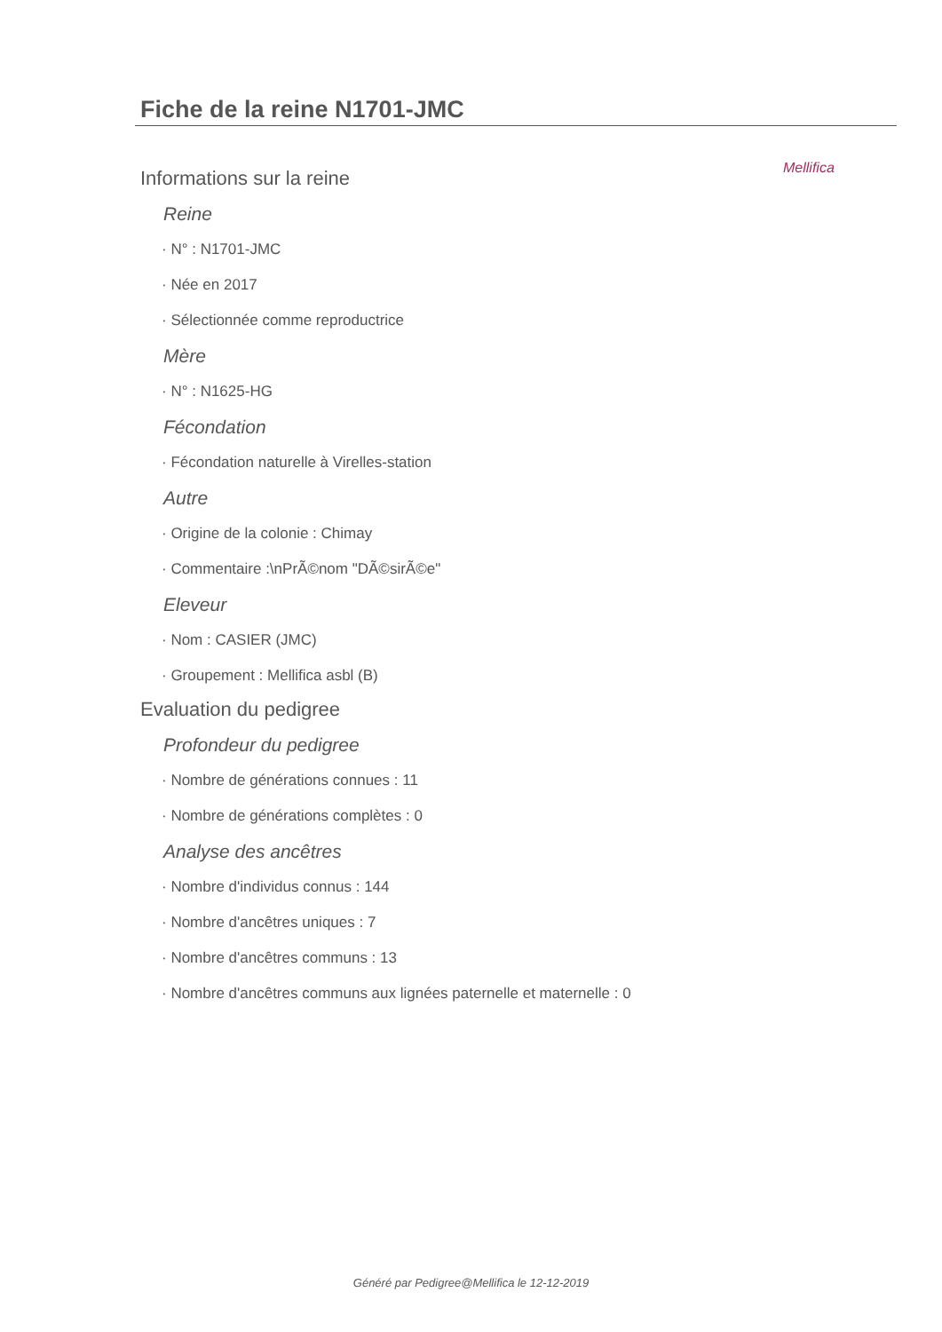Mellifica
Fiche de la reine N1701-JMC
Informations sur la reine
Reine
· N° : N1701-JMC
· Née en 2017
· Sélectionnée comme reproductrice
Mère
· N° : N1625-HG
Fécondation
· Fécondation naturelle à Virelles-station
Autre
· Origine de la colonie : Chimay
· Commentaire :\nPrÃ©nom "DÃ©sirÃ©e"
Eleveur
· Nom : CASIER (JMC)
· Groupement : Mellifica asbl (B)
Evaluation du pedigree
Profondeur du pedigree
· Nombre de générations connues : 11
· Nombre de générations complètes : 0
Analyse des ancêtres
· Nombre d'individus connus : 144
· Nombre d'ancêtres uniques : 7
· Nombre d'ancêtres communs : 13
· Nombre d'ancêtres communs aux lignées paternelle et maternelle : 0
Généré par Pedigree@Mellifica le 12-12-2019